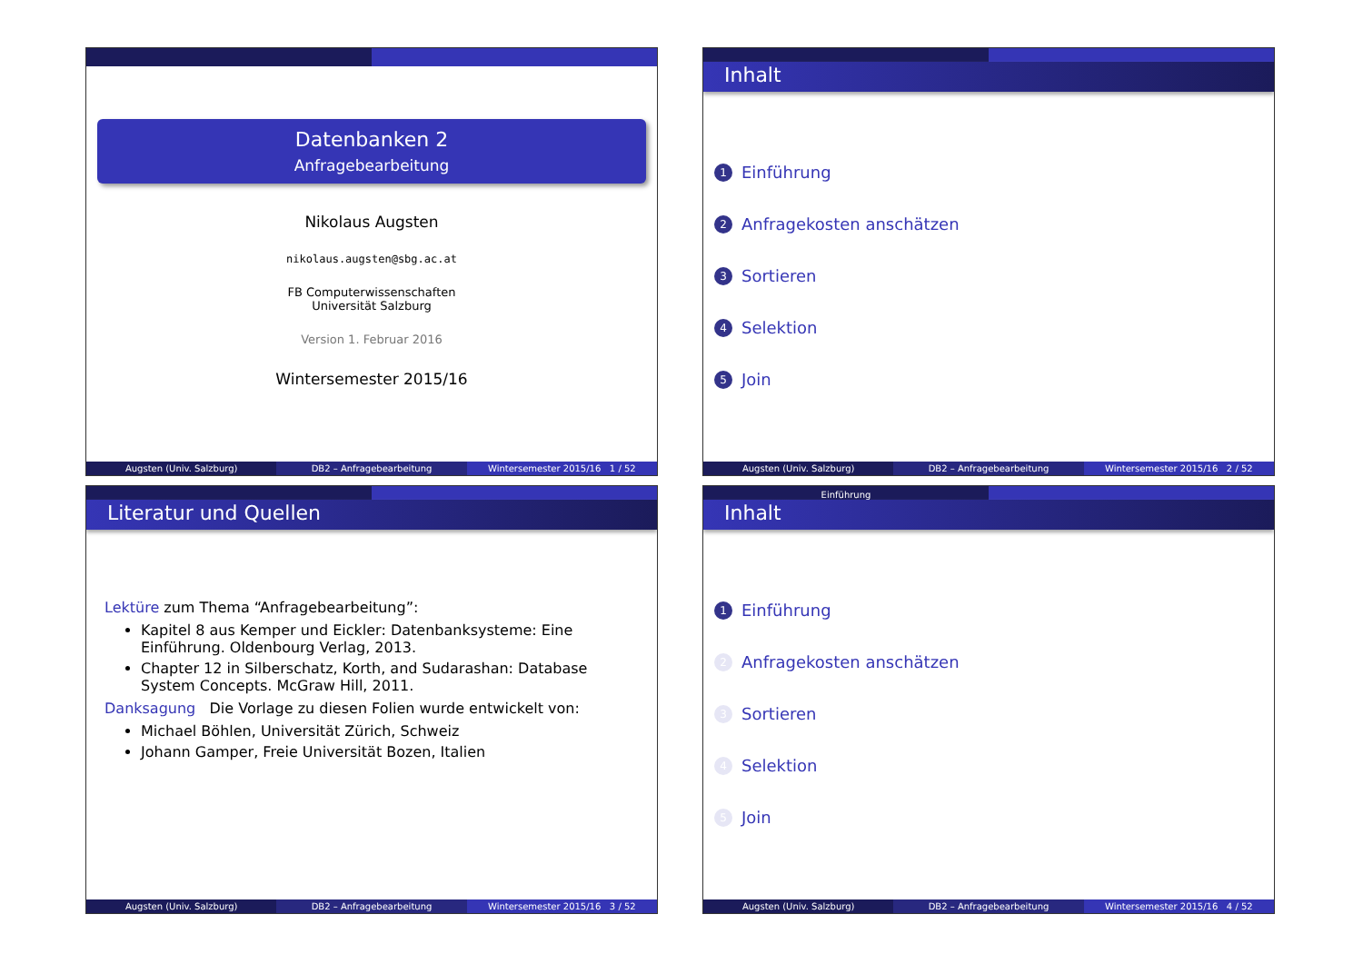Datenbanken 2
Anfragebearbeitung
Nikolaus Augsten
nikolaus.augsten@sbg.ac.at
FB Computerwissenschaften
Universität Salzburg
Version 1. Februar 2016
Wintersemester 2015/16
Augsten (Univ. Salzburg) DB2 – Anfragebearbeitung Wintersemester 2015/16 1 / 52
Inhalt
1 Einführung
2 Anfragekosten anschätzen
3 Sortieren
4 Selektion
5 Join
Augsten (Univ. Salzburg) DB2 – Anfragebearbeitung Wintersemester 2015/16 2 / 52
Literatur und Quellen
Lektüre zum Thema “Anfragebearbeitung”:
Kapitel 8 aus Kemper und Eickler: Datenbanksysteme: Eine Einführung. Oldenbourg Verlag, 2013.
Chapter 12 in Silberschatz, Korth, and Sudarashan: Database System Concepts. McGraw Hill, 2011.
Danksagung Die Vorlage zu diesen Folien wurde entwickelt von:
Michael Böhlen, Universität Zürich, Schweiz
Johann Gamper, Freie Universität Bozen, Italien
Augsten (Univ. Salzburg) DB2 – Anfragebearbeitung Wintersemester 2015/16 3 / 52
Einführung
Inhalt
1 Einführung
2 Anfragekosten anschätzen
3 Sortieren
4 Selektion
5 Join
Augsten (Univ. Salzburg) DB2 – Anfragebearbeitung Wintersemester 2015/16 4 / 52